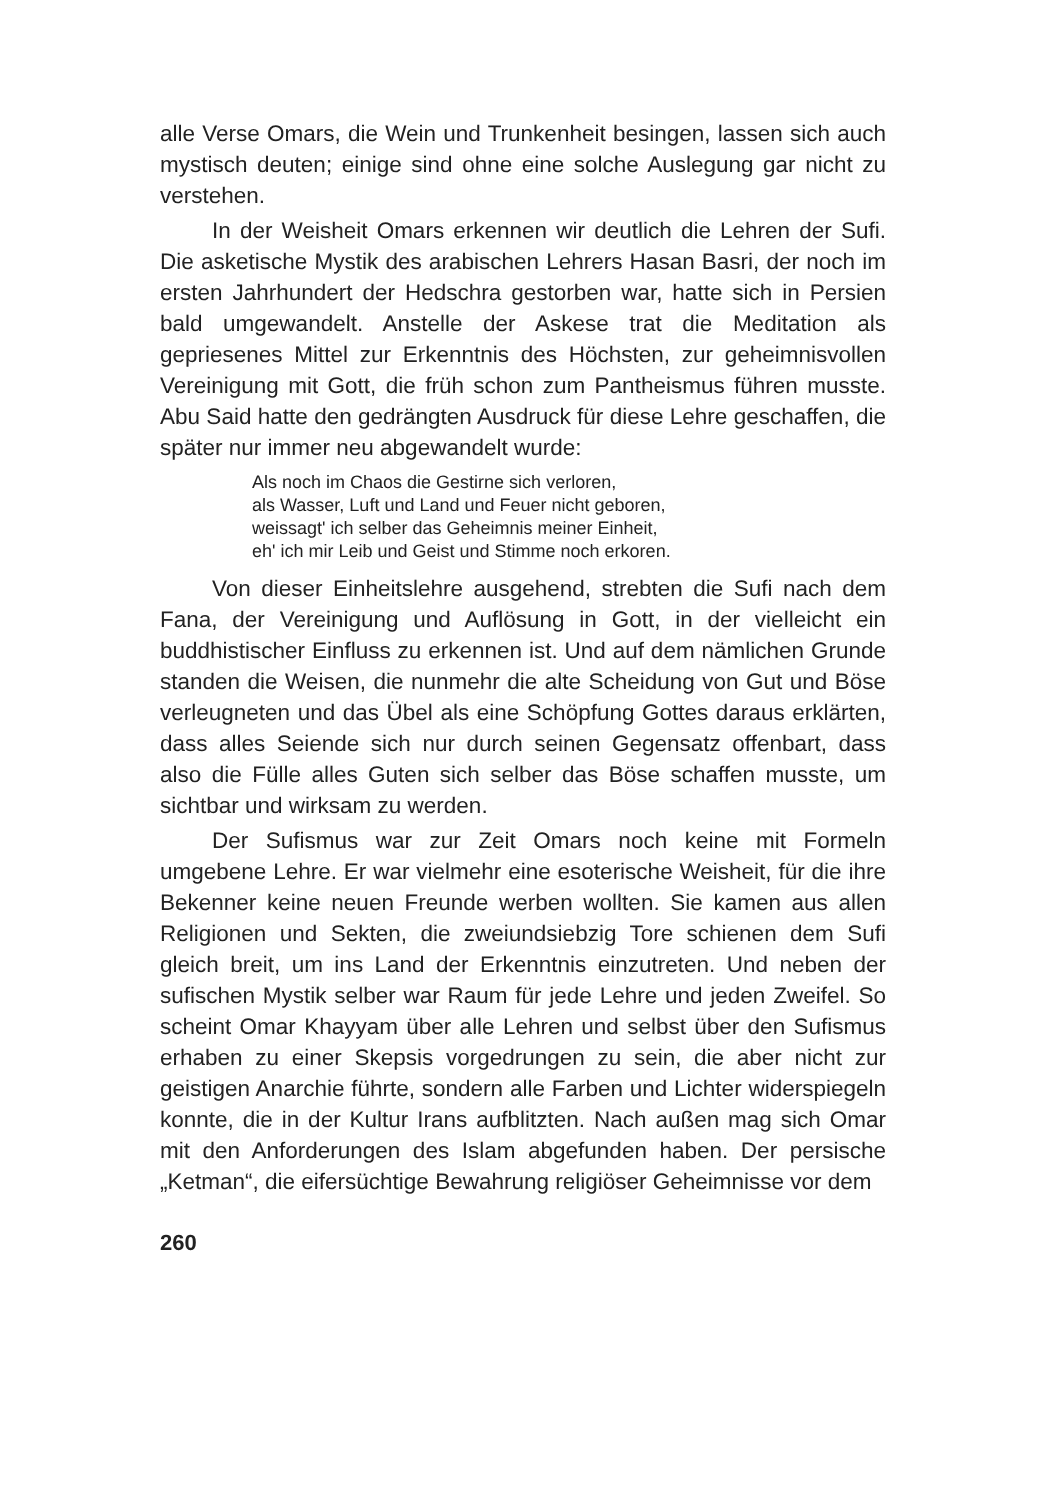alle Verse Omars, die Wein und Trunkenheit besingen, lassen sich auch mystisch deuten; einige sind ohne eine solche Auslegung gar nicht zu verstehen.
In der Weisheit Omars erkennen wir deutlich die Lehren der Sufi. Die asketische Mystik des arabischen Lehrers Hasan Basri, der noch im ersten Jahrhundert der Hedschra gestorben war, hatte sich in Persien bald umgewandelt. Anstelle der Askese trat die Meditation als gepriesenes Mittel zur Erkenntnis des Höchsten, zur geheimnisvollen Vereinigung mit Gott, die früh schon zum Pantheismus führen musste. Abu Said hatte den gedrängten Ausdruck für diese Lehre geschaffen, die später nur immer neu abgewandelt wurde:
Als noch im Chaos die Gestirne sich verloren,
als Wasser, Luft und Land und Feuer nicht geboren,
weissagt' ich selber das Geheimnis meiner Einheit,
eh' ich mir Leib und Geist und Stimme noch erkoren.
Von dieser Einheitslehre ausgehend, strebten die Sufi nach dem Fana, der Vereinigung und Auflösung in Gott, in der vielleicht ein buddhistischer Einfluss zu erkennen ist. Und auf dem nämlichen Grunde standen die Weisen, die nunmehr die alte Scheidung von Gut und Böse verleugneten und das Übel als eine Schöpfung Gottes daraus erklärten, dass alles Seiende sich nur durch seinen Gegensatz offenbart, dass also die Fülle alles Guten sich selber das Böse schaffen musste, um sichtbar und wirksam zu werden.
Der Sufismus war zur Zeit Omars noch keine mit Formeln umgebene Lehre. Er war vielmehr eine esoterische Weisheit, für die ihre Bekenner keine neuen Freunde werben wollten. Sie kamen aus allen Religionen und Sekten, die zweiundsiebzig Tore schienen dem Sufi gleich breit, um ins Land der Erkenntnis einzutreten. Und neben der sufischen Mystik selber war Raum für jede Lehre und jeden Zweifel. So scheint Omar Khayyam über alle Lehren und selbst über den Sufismus erhaben zu einer Skepsis vorgedrungen zu sein, die aber nicht zur geistigen Anarchie führte, sondern alle Farben und Lichter widerspiegeln konnte, die in der Kultur Irans aufblitzten. Nach außen mag sich Omar mit den Anforderungen des Islam abgefunden haben. Der persische „Ketman“, die eifersüchtige Bewahrung religiöser Geheimnisse vor dem
260